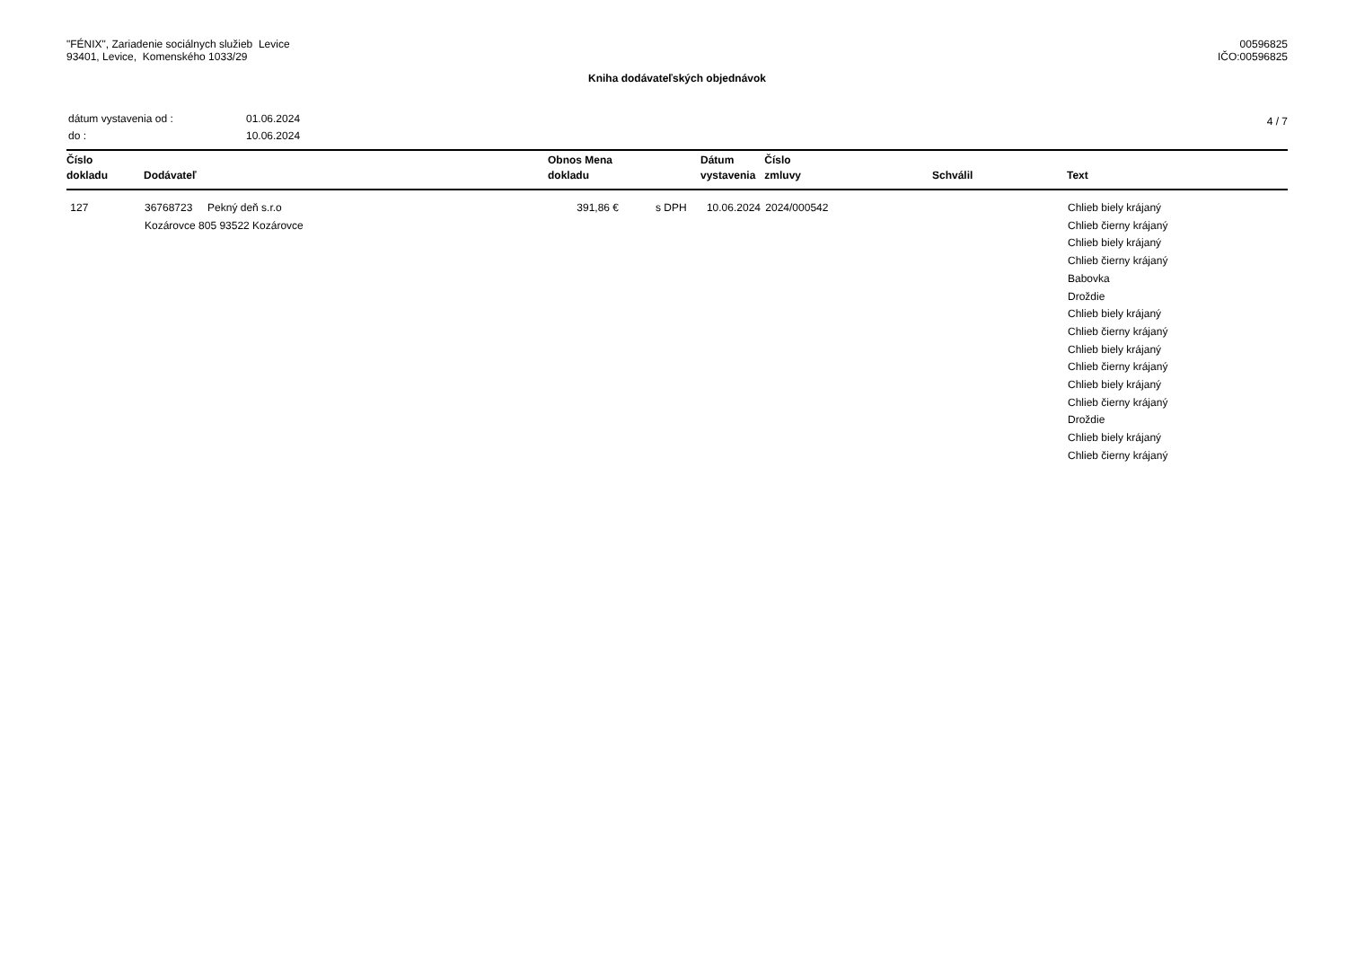"FÉNIX", Zariadenie sociálnych služieb Levice
93401, Levice, Komenského 1033/29
00596825
IČO:00596825
Kniha dodávateľských objednávok
| dátum vystavenia od : | 01.06.2024 |
| do : | 10.06.2024 |
4 / 7
| Číslo dokladu | Dodávateľ | Obnos Mena dokladu | | Dátum vystavenia | Číslo zmluvy | Schválil | Text |
| --- | --- | --- | --- | --- | --- | --- | --- |
| 127 | 36768723 Pekný deň s.r.o Kozárovce 805 93522 Kozárovce | 391,86 € | s DPH | 10.06.2024 | 2024/000542 | | Chlieb biely krájaný Chlieb čierny krájaný Chlieb biely krájaný Chlieb čierny krájaný Babovka Droždie Chlieb biely krájaný Chlieb čierny krájaný Chlieb biely krájaný Chlieb čierny krájaný Chlieb biely krájaný Chlieb čierny krájaný Droždie Chlieb biely krájaný Chlieb čierny krájaný |